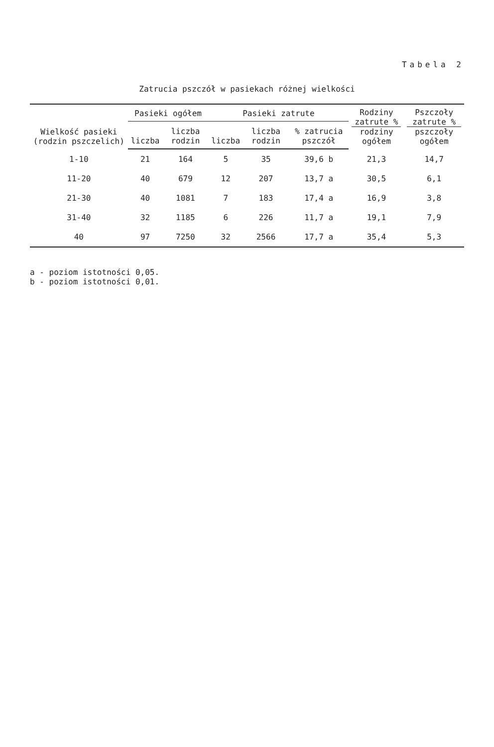Tabela 2
Zatrucia pszczół w pasiekach różnej wielkości
| Wielkość pasieki (rodzin pszczelich) | Pasieki ogółem | | Pasieki zatrute | | | Rodziny zatrute % rodziny ogółem | Pszczoły zatrute % pszczoły ogółem |
| --- | --- | --- | --- | --- | --- | --- | --- |
| | liczba | liczba rodzin | liczba | liczba rodzin | % zatrucia pszczół | | |
| 1-10 | 21 | 164 | 5 | 35 | 39,6 b | 21,3 | 14,7 |
| 11-20 | 40 | 679 | 12 | 207 | 13,7 a | 30,5 | 6,1 |
| 21-30 | 40 | 1081 | 7 | 183 | 17,4 a | 16,9 | 3,8 |
| 31-40 | 32 | 1185 | 6 | 226 | 11,7 a | 19,1 | 7,9 |
| 40 | 97 | 7250 | 32 | 2566 | 17,7 a | 35,4 | 5,3 |
a - poziom istotności 0,05.
b - poziom istotności 0,01.